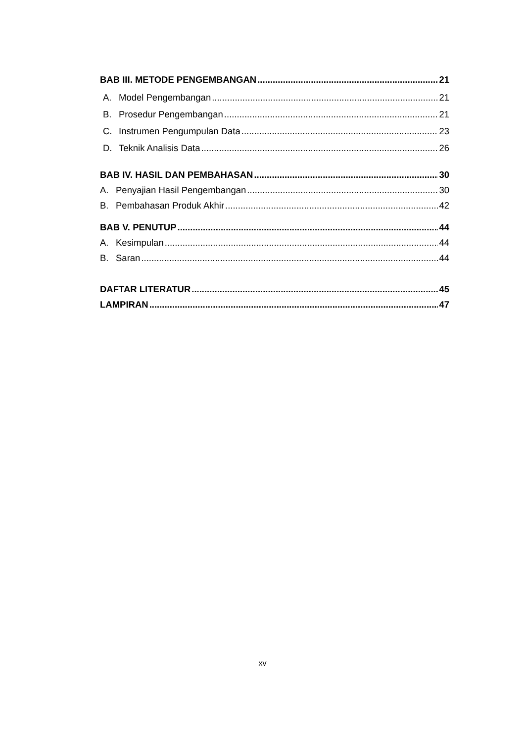BAB III. METODE PENGEMBANGAN 21
A. Model Pengembangan 21
B. Prosedur Pengembangan 21
C. Instrumen Pengumpulan Data 23
D. Teknik Analisis Data 26
BAB IV. HASIL DAN PEMBAHASAN 30
A. Penyajian Hasil Pengembangan 30
B. Pembahasan Produk Akhir 42
BAB V. PENUTUP 44
A. Kesimpulan 44
B. Saran 44
DAFTAR LITERATUR 45
LAMPIRAN 47
xv